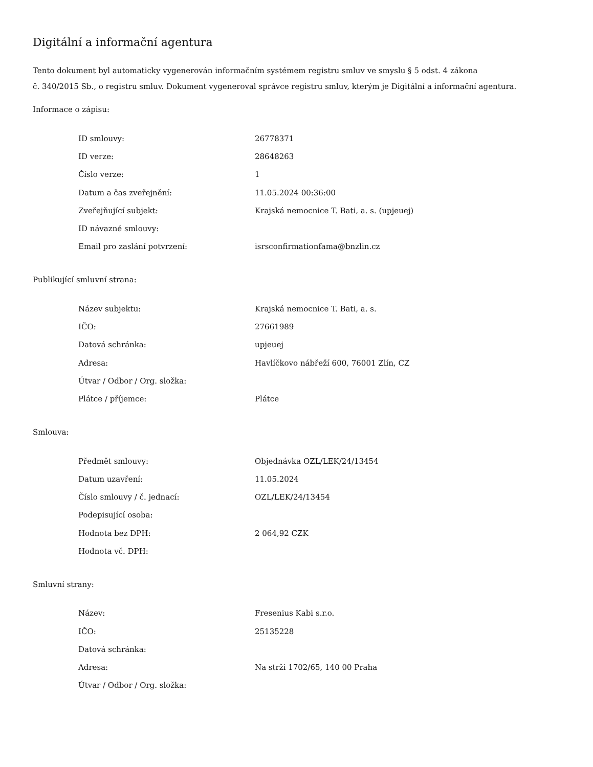Digitální a informační agentura
Tento dokument byl automaticky vygenerován informačním systémem registru smluv ve smyslu § 5 odst. 4 zákona
č. 340/2015 Sb., o registru smluv. Dokument vygeneroval správce registru smluv, kterým je Digitální a informační agentura.
Informace o zápisu:
| ID smlouvy: | 26778371 |
| ID verze: | 28648263 |
| Číslo verze: | 1 |
| Datum a čas zveřejnění: | 11.05.2024 00:36:00 |
| Zveřejňující subjekt: | Krajská nemocnice T. Bati, a. s. (upjeuej) |
| ID návazné smlouvy: | |
| Email pro zaslání potvrzení: | isrsconfirmationfama@bnzlin.cz |
Publikující smluvní strana:
| Název subjektu: | Krajská nemocnice T. Bati, a. s. |
| IČO: | 27661989 |
| Datová schránka: | upjeuej |
| Adresa: | Havlíčkovo nábřeží 600, 76001 Zlín, CZ |
| Útvar / Odbor / Org. složka: | |
| Plátce / příjemce: | Plátce |
Smlouva:
| Předmět smlouvy: | Objednávka OZL/LEK/24/13454 |
| Datum uzavření: | 11.05.2024 |
| Číslo smlouvy / č. jednací: | OZL/LEK/24/13454 |
| Podepisující osoba: | |
| Hodnota bez DPH: | 2 064,92 CZK |
| Hodnota vč. DPH: | |
Smluvní strany:
| Název: | Fresenius Kabi s.r.o. |
| IČO: | 25135228 |
| Datová schránka: | |
| Adresa: | Na strži 1702/65, 140 00 Praha |
| Útvar / Odbor / Org. složka: | |